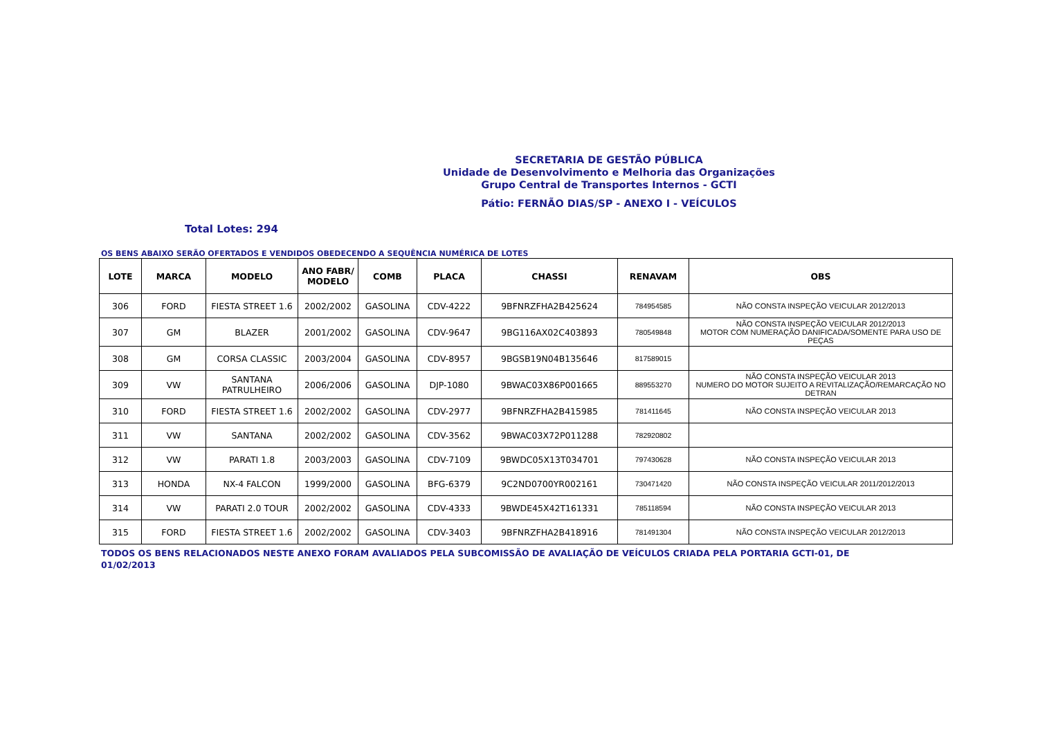SECRETARIA DE GESTÃO PÚBLICA
Unidade de Desenvolvimento e Melhoria das Organizações
Grupo Central de Transportes Internos - GCTI
Pátio: FERNÃO DIAS/SP - ANEXO I - VEÍCULOS
Total Lotes: 294
OS BENS ABAIXO SERÃO OFERTADOS E VENDIDOS OBEDECENDO A SEQUÊNCIA NUMÉRICA DE LOTES
| LOTE | MARCA | MODELO | ANO FABR/ MODELO | COMB | PLACA | CHASSI | RENAVAM | OBS |
| --- | --- | --- | --- | --- | --- | --- | --- | --- |
| 306 | FORD | FIESTA STREET 1.6 | 2002/2002 | GASOLINA | CDV-4222 | 9BFNRZFHA2B425624 | 784954585 | NÃO CONSTA INSPEÇÃO VEICULAR 2012/2013 |
| 307 | GM | BLAZER | 2001/2002 | GASOLINA | CDV-9647 | 9BG116AX02C403893 | 780549848 | NÃO CONSTA INSPEÇÃO VEICULAR 2012/2013 MOTOR COM NUMERAÇÃO DANIFICADA/SOMENTE PARA USO DE PEÇAS |
| 308 | GM | CORSA CLASSIC | 2003/2004 | GASOLINA | CDV-8957 | 9BGSB19N04B135646 | 817589015 | |
| 309 | VW | SANTANA PATRULHEIRO | 2006/2006 | GASOLINA | DJP-1080 | 9BWAC03X86P001665 | 889553270 | NÃO CONSTA INSPEÇÃO VEICULAR 2013 NUMERO DO MOTOR SUJEITO A REVITALIZAÇÃO/REMARCAÇÃO NO DETRAN |
| 310 | FORD | FIESTA STREET 1.6 | 2002/2002 | GASOLINA | CDV-2977 | 9BFNRZFHA2B415985 | 781411645 | NÃO CONSTA INSPEÇÃO VEICULAR 2013 |
| 311 | VW | SANTANA | 2002/2002 | GASOLINA | CDV-3562 | 9BWAC03X72P011288 | 782920802 | |
| 312 | VW | PARATI 1.8 | 2003/2003 | GASOLINA | CDV-7109 | 9BWDC05X13T034701 | 797430628 | NÃO CONSTA INSPEÇÃO VEICULAR 2013 |
| 313 | HONDA | NX-4 FALCON | 1999/2000 | GASOLINA | BFG-6379 | 9C2ND0700YR002161 | 730471420 | NÃO CONSTA INSPEÇÃO VEICULAR 2011/2012/2013 |
| 314 | VW | PARATI 2.0 TOUR | 2002/2002 | GASOLINA | CDV-4333 | 9BWDE45X42T161331 | 785118594 | NÃO CONSTA INSPEÇÃO VEICULAR 2013 |
| 315 | FORD | FIESTA STREET 1.6 | 2002/2002 | GASOLINA | CDV-3403 | 9BFNRZFHA2B418916 | 781491304 | NÃO CONSTA INSPEÇÃO VEICULAR 2012/2013 |
TODOS OS BENS RELACIONADOS NESTE ANEXO FORAM AVALIADOS PELA SUBCOMISSÃO DE AVALIAÇÃO DE VEÍCULOS CRIADA PELA PORTARIA GCTI-01, DE 01/02/2013